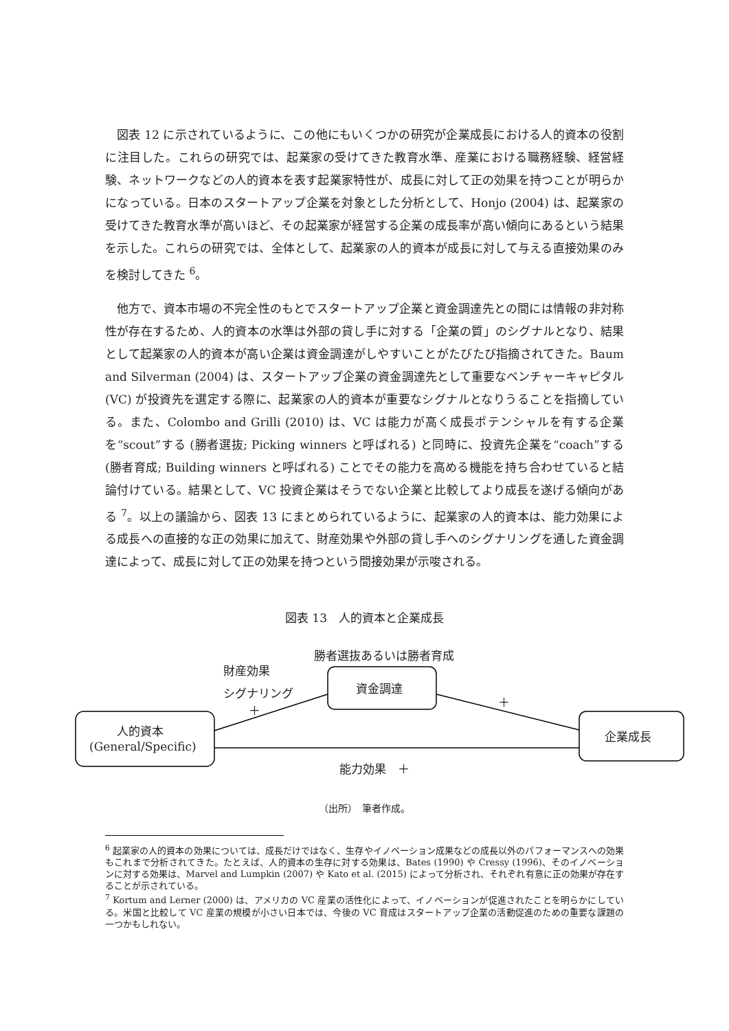図表 12 に示されているように、この他にもいくつかの研究が企業成長における人的資本の役割に注目した。これらの研究では、起業家の受けてきた教育水準、産業における職務経験、経営経験、ネットワークなどの人的資本を表す起業家特性が、成長に対して正の効果を持つことが明らかになっている。日本のスタートアップ企業を対象とした分析として、Honjo (2004) は、起業家の受けてきた教育水準が高いほど、その起業家が経営する企業の成長率が高い傾向にあるという結果を示した。これらの研究では、全体として、起業家の人的資本が成長に対して与える直接効果のみを検討してきた <sup>6</sup>。
他方で、資本市場の不完全性のもとでスタートアップ企業と資金調達先との間には情報の非対称性が存在するため、人的資本の水準は外部の貸し手に対する「企業の質」のシグナルとなり、結果として起業家の人的資本が高い企業は資金調達がしやすいことがたびたび指摘されてきた。Baum and Silverman (2004) は、スタートアップ企業の資金調達先として重要なベンチャーキャピタル (VC) が投資先を選定する際に、起業家の人的資本が重要なシグナルとなりうることを指摘している。また、Colombo and Grilli (2010) は、VC は能力が高く成長ポテンシャルを有する企業を“scout”する (勝者選抜; Picking winners と呼ばれる) と同時に、投資先企業を“coach”する (勝者育成; Building winners と呼ばれる) ことでその能力を高める機能を持ち合わせていると結論付けている。結果として、VC 投資企業はそうでない企業と比較してより成長を遂げる傾向がある <sup>7</sup>。以上の議論から、図表 13 にまとめられているように、起業家の人的資本は、能力効果による成長への直接的な正の効果に加えて、財産効果や外部の貸し手へのシグナリングを通した資金調達によって、成長に対して正の効果を持つという間接効果が示唆される。
図表 13　人的資本と企業成長
勝者選抜あるいは勝者育成
財産効果
シグナリング
＋
資金調達
＋
人的資本
(General/Specific)
企業成長
能力効果　＋
（出所）　筆者作成。
<sup>6</sup> 起業家の人的資本の効果については、成長だけではなく、生存やイノベーション成果などの成長以外のパフォーマンスへの効果もこれまで分析されてきた。たとえば、人的資本の生存に対する効果は、Bates (1990) や Cressy (1996)、そのイノベーションに対する効果は、Marvel and Lumpkin (2007) や Kato et al. (2015) によって分析され、それぞれ有意に正の効果が存在することが示されている。
<sup>7</sup> Kortum and Lerner (2000) は、アメリカの VC 産業の活性化によって、イノベーションが促進されたことを明らかにしている。米国と比較して VC 産業の規模が小さい日本では、今後の VC 育成はスタートアップ企業の活動促進のための重要な課題の一つかもしれない。